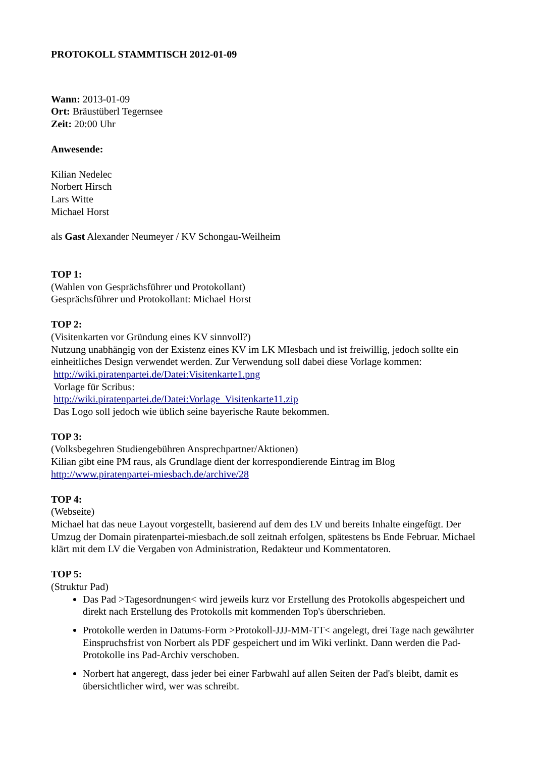PROTOKOLL STAMMTISCH 2012-01-09
Wann: 2013-01-09
Ort: Bräustüberl Tegernsee
Zeit: 20:00 Uhr
Anwesende:
Kilian Nedelec
Norbert Hirsch
Lars Witte
Michael Horst
als Gast Alexander Neumeyer / KV Schongau-Weilheim
TOP 1:
(Wahlen von Gesprächsführer und Protokollant)
Gesprächsführer und Protokollant: Michael Horst
TOP 2:
(Visitenkarten vor Gründung eines KV sinnvoll?)
Nutzung unabhängig von der Existenz eines KV im LK MIesbach und ist freiwillig, jedoch sollte ein einheitliches Design verwendet werden. Zur Verwendung soll dabei diese Vorlage kommen:
http://wiki.piratenpartei.de/Datei:Visitenkarte1.png
Vorlage für Scribus:
http://wiki.piratenpartei.de/Datei:Vorlage_Visitenkarte11.zip
Das Logo soll jedoch wie üblich seine bayerische Raute bekommen.
TOP 3:
(Volksbegehren Studiengebühren Ansprechpartner/Aktionen)
Kilian gibt eine PM raus, als Grundlage dient der korrespondierende Eintrag im Blog
http://www.piratenpartei-miesbach.de/archive/28
TOP 4:
(Webseite)
Michael hat das neue Layout vorgestellt, basierend auf dem des LV und bereits Inhalte eingefügt. Der Umzug der Domain piratenpartei-miesbach.de soll zeitnah erfolgen, spätestens bs Ende Februar. Michael klärt mit dem LV die Vergaben von Administration, Redakteur und Kommentatoren.
TOP 5:
(Struktur Pad)
Das Pad >Tagesordnungen< wird jeweils kurz vor Erstellung des Protokolls abgespeichert und direkt nach Erstellung des Protokolls mit kommenden Top's überschrieben.
Protokolle werden in Datums-Form >Protokoll-JJJ-MM-TT< angelegt, drei Tage nach gewährter Einspruchsfrist von Norbert als PDF gespeichert und im Wiki verlinkt. Dann werden die Pad-Protokolle ins Pad-Archiv verschoben.
Norbert hat angeregt, dass jeder bei einer Farbwahl auf allen Seiten der Pad's bleibt, damit es übersichtlicher wird, wer was schreibt.